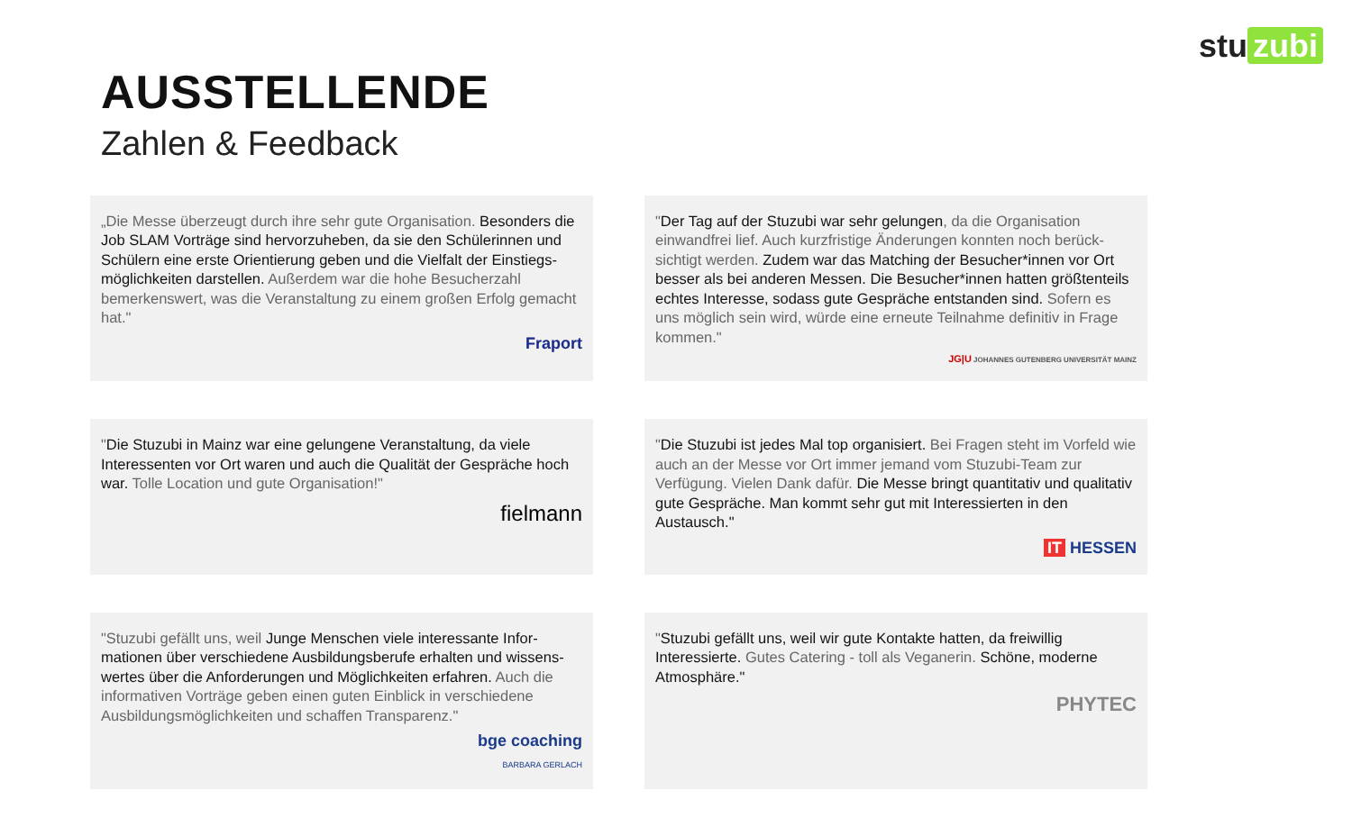stu zubi
AUSSTELLENDE
Zahlen & Feedback
„Die Messe überzeugt durch ihre sehr gute Organisation. Besonders die Job SLAM Vorträge sind hervorzuheben, da sie den Schülerinnen und Schülern eine erste Orientierung geben und die Vielfalt der Einstiegs-möglichkeiten darstellen. Außerdem war die hohe Besucherzahl bemerkenswert, was die Veranstaltung zu einem großen Erfolg gemacht hat."
Fraport
"Der Tag auf der Stuzubi war sehr gelungen, da die Organisation einwandfrei lief. Auch kurzfristige Änderungen konnten noch berück-sichtigt werden. Zudem war das Matching der Besucher*innen vor Ort besser als bei anderen Messen. Die Besucher*innen hatten größtenteils echtes Interesse, sodass gute Gespräche entstanden sind. Sofern es uns möglich sein wird, würde eine erneute Teilnahme definitiv in Frage kommen."
JG|U JOHANNES GUTENBERG UNIVERSITÄT MAINZ
"Die Stuzubi in Mainz war eine gelungene Veranstaltung, da viele Interessenten vor Ort waren und auch die Qualität der Gespräche hoch war. Tolle Location und gute Organisation!"
fielmann
"Die Stuzubi ist jedes Mal top organisiert. Bei Fragen steht im Vorfeld wie auch an der Messe vor Ort immer jemand vom Stuzubi-Team zur Verfügung. Vielen Dank dafür. Die Messe bringt quantitativ und qualitativ gute Gespräche. Man kommt sehr gut mit Interessierten in den Austausch."
IT HESSEN
"Stuzubi gefällt uns, weil Junge Menschen viele interessante Infor-mationen über verschiedene Ausbildungsberufe erhalten und wissens-wertes über die Anforderungen und Möglichkeiten erfahren. Auch die informativen Vorträge geben einen guten Einblick in verschiedene Ausbildungsmöglichkeiten und schaffen Transparenz."
bge coaching
BARBARA GERLACH
"Stuzubi gefällt uns, weil wir gute Kontakte hatten, da freiwillig Interessierte. Gutes Catering - toll als Veganerin. Schöne, moderne Atmosphäre."
PHYTEC